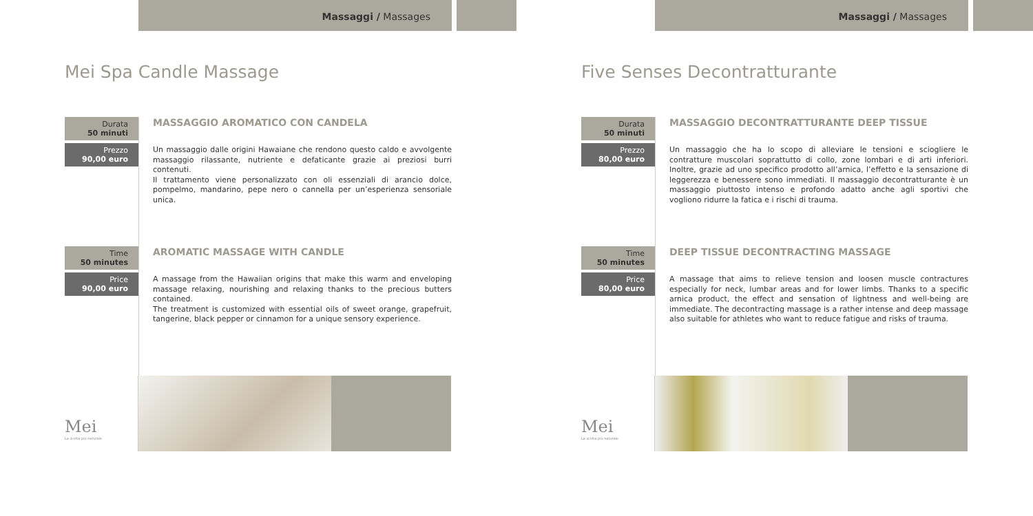Massaggi / Massages
Mei Spa Candle Massage
Durata
50 minuti
Prezzo
90,00 euro
MASSAGGIO AROMATICO CON CANDELA
Un massaggio dalle origini Hawaiane che rendono questo caldo e avvolgente massaggio rilassante, nutriente e defaticante grazie ai preziosi burri contenuti.
Il trattamento viene personalizzato con oli essenziali di arancio dolce, pompelmo, mandarino, pepe nero o cannella per un’esperienza sensoriale unica.
Time
50 minutes
Price
90,00 euro
AROMATIC MASSAGE WITH CANDLE
A massage from the Hawaiian origins that make this warm and enveloping massage relaxing, nourishing and relaxing thanks to the precious butters contained.
The treatment is customized with essential oils of sweet orange, grapefruit, tangerine, black pepper or cinnamon for a unique sensory experience.
Mei
La scelta più naturale
Massaggi / Massages
Five Senses Decontratturante
Durata
50 minuti
Prezzo
80,00 euro
MASSAGGIO DECONTRATTURANTE DEEP TISSUE
Un massaggio che ha lo scopo di alleviare le tensioni e sciogliere le contratture muscolari soprattutto di collo, zone lombari e di arti inferiori. Inoltre, grazie ad uno specifico prodotto all’arnica, l’effetto e la sensazione di leggerezza e benessere sono immediati. Il massaggio decontratturante è un massaggio piuttosto intenso e profondo adatto anche agli sportivi che vogliono ridurre la fatica e i rischi di trauma.
Time
50 minutes
Price
80,00 euro
DEEP TISSUE DECONTRACTING MASSAGE
A massage that aims to relieve tension and loosen muscle contractures especially for neck, lumbar areas and for lower limbs. Thanks to a specific arnica product, the effect and sensation of lightness and well-being are immediate. The decontracting massage is a rather intense and deep massage also suitable for athletes who want to reduce fatigue and risks of trauma.
Mei
La scelta più naturale